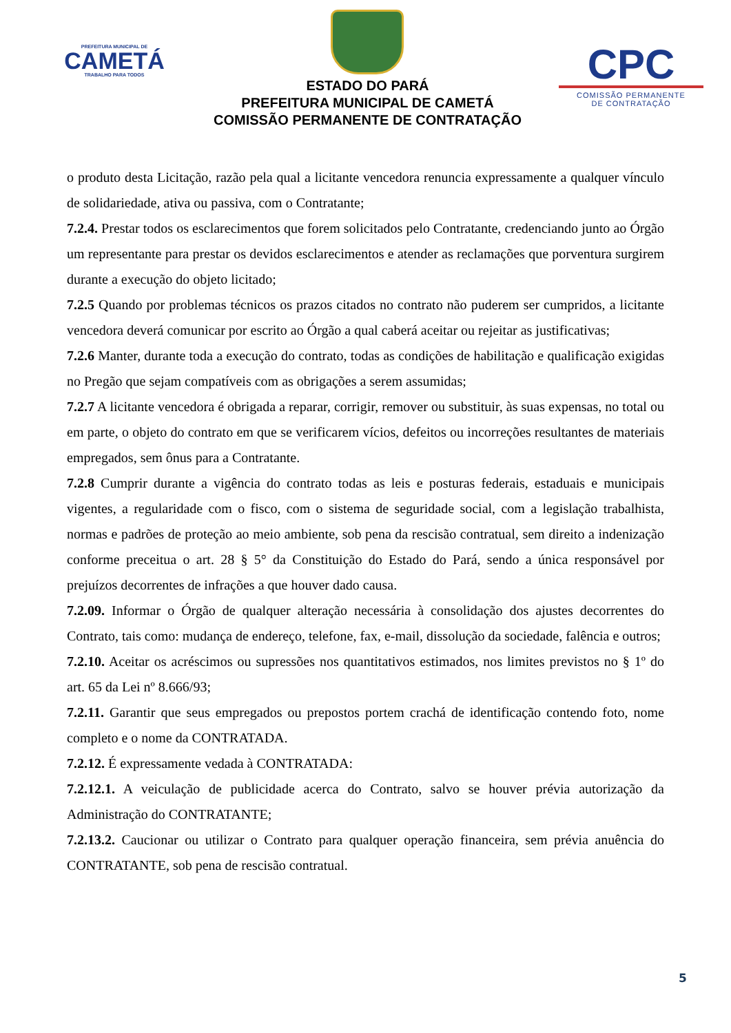PREFEITURA MUNICIPAL DE
CAMETÁ
TRABALHO PARA TODOS
ESTADO DO PARÁ
PREFEITURA MUNICIPAL DE CAMETÁ
COMISSÃO PERMANENTE DE CONTRATAÇÃO
CPC
COMISSÃO PERMANENTE
DE CONTRATAÇÃO
o produto desta Licitação, razão pela qual a licitante vencedora renuncia expressamente a qualquer vínculo de solidariedade, ativa ou passiva, com o Contratante;
7.2.4. Prestar todos os esclarecimentos que forem solicitados pelo Contratante, credenciando junto ao Órgão um representante para prestar os devidos esclarecimentos e atender as reclamações que porventura surgirem durante a execução do objeto licitado;
7.2.5 Quando por problemas técnicos os prazos citados no contrato não puderem ser cumpridos, a licitante vencedora deverá comunicar por escrito ao Órgão a qual caberá aceitar ou rejeitar as justificativas;
7.2.6 Manter, durante toda a execução do contrato, todas as condições de habilitação e qualificação exigidas no Pregão que sejam compatíveis com as obrigações a serem assumidas;
7.2.7 A licitante vencedora é obrigada a reparar, corrigir, remover ou substituir, às suas expensas, no total ou em parte, o objeto do contrato em que se verificarem vícios, defeitos ou incorreções resultantes de materiais empregados, sem ônus para a Contratante.
7.2.8 Cumprir durante a vigência do contrato todas as leis e posturas federais, estaduais e municipais vigentes, a regularidade com o fisco, com o sistema de seguridade social, com a legislação trabalhista, normas e padrões de proteção ao meio ambiente, sob pena da rescisão contratual, sem direito a indenização conforme preceitua o art. 28 § 5° da Constituição do Estado do Pará, sendo a única responsável por prejuízos decorrentes de infrações a que houver dado causa.
7.2.09. Informar o Órgão de qualquer alteração necessária à consolidação dos ajustes decorrentes do Contrato, tais como: mudança de endereço, telefone, fax, e-mail, dissolução da sociedade, falência e outros;
7.2.10. Aceitar os acréscimos ou supressões nos quantitativos estimados, nos limites previstos no § 1º do art. 65 da Lei nº 8.666/93;
7.2.11. Garantir que seus empregados ou prepostos portem crachá de identificação contendo foto, nome completo e o nome da CONTRATADA.
7.2.12. É expressamente vedada à CONTRATADA:
7.2.12.1. A veiculação de publicidade acerca do Contrato, salvo se houver prévia autorização da Administração do CONTRATANTE;
7.2.13.2. Caucionar ou utilizar o Contrato para qualquer operação financeira, sem prévia anuência do CONTRATANTE, sob pena de rescisão contratual.
5